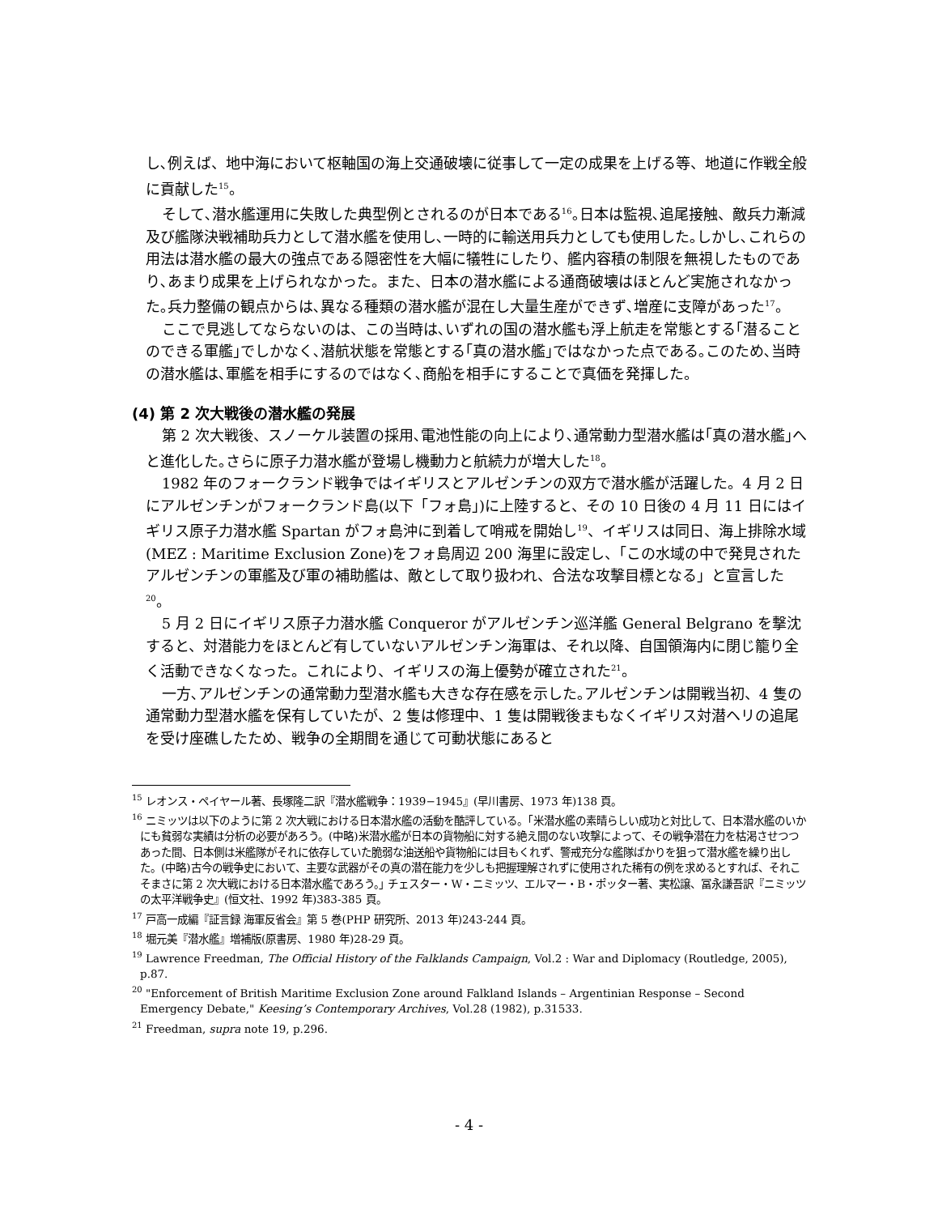し､例えば、地中海において枢軸国の海上交通破壊に従事して一定の成果を上げる等、地道に作戦全般に貢献した<sup>15</sup>。
そして､潜水艦運用に失敗した典型例とされるのが日本である<sup>16</sup>｡日本は監視､追尾接触、敵兵力漸減及び艦隊決戦補助兵力として潜水艦を使用し､一時的に輸送用兵力としても使用した｡しかし､これらの用法は潜水艦の最大の強点である隠密性を大幅に犠牲にしたり、艦内容積の制限を無視したものであり､あまり成果を上げられなかった。また、日本の潜水艦による通商破壊はほとんど実施されなかった｡兵力整備の観点からは､異なる種類の潜水艦が混在し大量生産ができず､増産に支障があった<sup>17</sup>。
ここで見逃してならないのは、この当時は､いずれの国の潜水艦も浮上航走を常態とする｢潜ることのできる軍艦｣でしかなく､潜航状態を常態とする｢真の潜水艦｣ではなかった点である｡このため､当時の潜水艦は､軍艦を相手にするのではなく､商船を相手にすることで真価を発揮した。
(4) 第 2 次大戦後の潜水艦の発展
第 2 次大戦後、スノーケル装置の採用､電池性能の向上により､通常動力型潜水艦は｢真の潜水艦｣へと進化した｡さらに原子力潜水艦が登場し機動力と航続力が増大した<sup>18</sup>。
1982 年のフォークランド戦争ではイギリスとアルゼンチンの双方で潜水艦が活躍した。4 月 2 日にアルゼンチンがフォークランド島(以下「フォ島」)に上陸すると、その 10 日後の 4 月 11 日にはイギリス原子力潜水艦 Spartan がフォ島沖に到着して哨戒を開始し<sup>19</sup>、イギリスは同日、海上排除水域(MEZ : Maritime Exclusion Zone)をフォ島周辺 200 海里に設定し、「この水域の中で発見されたアルゼンチンの軍艦及び軍の補助艦は、敵として取り扱われ、合法な攻撃目標となる」と宣言した<sup>20</sup>。
5 月 2 日にイギリス原子力潜水艦 Conqueror がアルゼンチン巡洋艦 General Belgrano を撃沈すると、対潜能力をほとんど有していないアルゼンチン海軍は、それ以降、自国領海内に閉じ籠り全く活動できなくなった。これにより、イギリスの海上優勢が確立された<sup>21</sup>。
一方､アルゼンチンの通常動力型潜水艦も大きな存在感を示した｡アルゼンチンは開戦当初、4 隻の通常動力型潜水艦を保有していたが、2 隻は修理中、1 隻は開戦後まもなくイギリス対潜ヘリの追尾を受け座礁したため、戦争の全期間を通じて可動状態にあると
<sup>15</sup> レオンス・ペイヤール著、長塚隆二訳『潜水艦戦争：1939−1945』(早川書房、1973 年)138 頁。
<sup>16</sup> ニミッツは以下のように第 2 次大戦における日本潜水艦の活動を酷評している。｢米潜水艦の素晴らしい成功と対比して、日本潜水艦のいかにも貧弱な実績は分析の必要があろう。(中略)米潜水艦が日本の貨物船に対する絶え間のない攻撃によって、その戦争潜在力を枯渇させつつあった間、日本側は米艦隊がそれに依存していた脆弱な油送船や貨物船には目もくれず、警戒充分な艦隊ばかりを狙って潜水艦を繰り出した。(中略)古今の戦争史において、主要な武器がその真の潜在能力を少しも把握理解されずに使用された稀有の例を求めるとすれば、それこそまさに第 2 次大戦における日本潜水艦であろう。｣ チェスター・W・ニミッツ、エルマー・B・ポッター著、実松譲、冨永謙吾訳『ニミッツの太平洋戦争史』(恒文社、1992 年)383-385 頁。
<sup>17</sup> 戸高一成編『証言録 海軍反省会』第 5 巻(PHP 研究所、2013 年)243-244 頁。
<sup>18</sup> 堀元美『潜水艦』増補版(原書房、1980 年)28-29 頁。
<sup>19</sup> Lawrence Freedman, The Official History of the Falklands Campaign, Vol.2 : War and Diplomacy (Routledge, 2005), p.87.
<sup>20</sup> "Enforcement of British Maritime Exclusion Zone around Falkland Islands – Argentinian Response – Second Emergency Debate," Keesing’s Contemporary Archives, Vol.28 (1982), p.31533.
<sup>21</sup> Freedman, supra note 19, p.296.
- 4 -